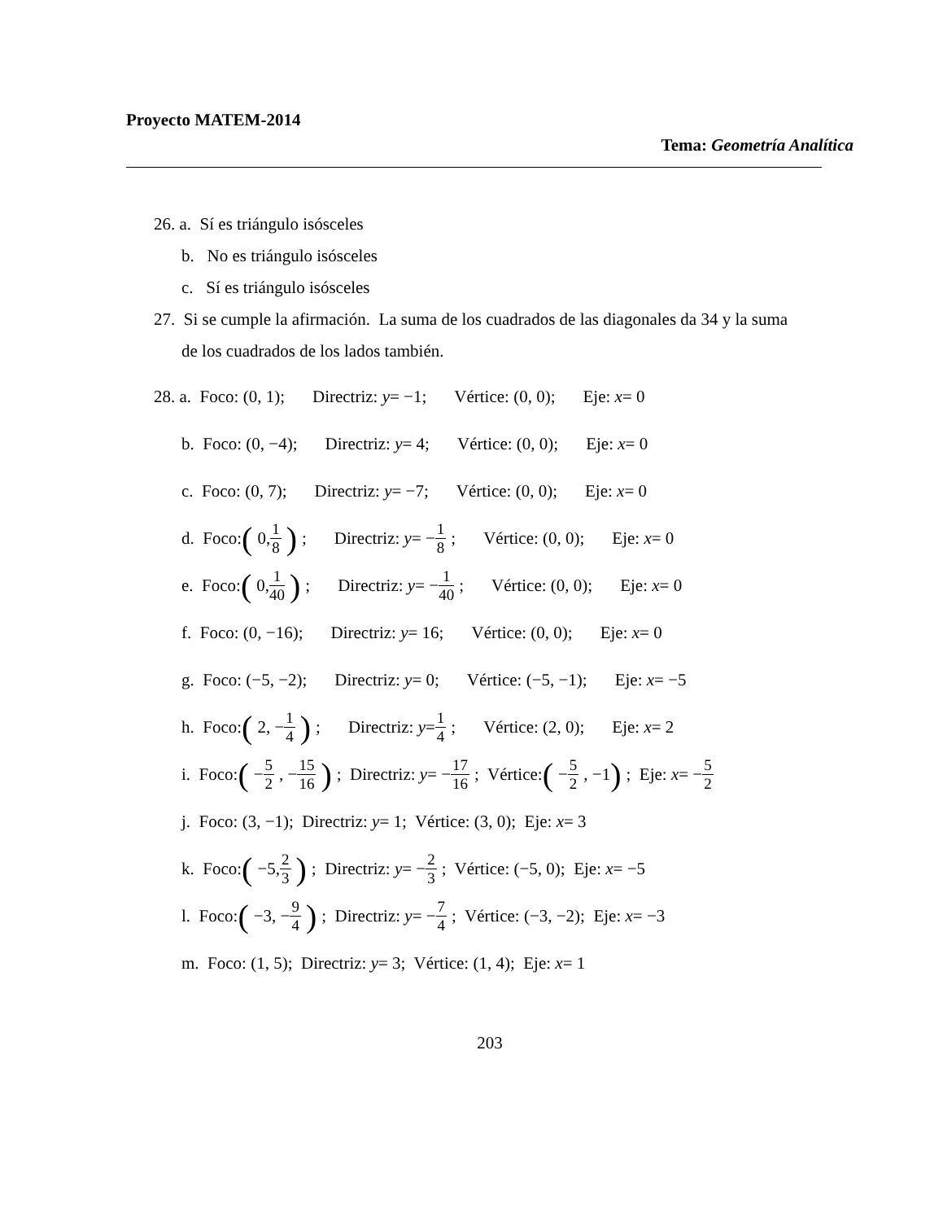Proyecto MATEM-2014
Tema: Geometría Analítica
26. a. Sí es triángulo isósceles
b. No es triángulo isósceles
c. Sí es triángulo isósceles
27. Si se cumple la afirmación. La suma de los cuadrados de las diagonales da 34 y la suma
de los cuadrados de los lados también.
28. a. Foco: (0, 1); Directriz: y = −1; Vértice: (0, 0); Eje: x = 0
b. Foco: (0, −4); Directriz: y = 4; Vértice: (0, 0); Eje: x = 0
c. Foco: (0, 7); Directriz: y = −7; Vértice: (0, 0); Eje: x = 0
d. Foco: (0, 1 8); Directriz: y = − 1 8; Vértice: (0, 0); Eje: x = 0
e. Foco: (0, 1 40); Directriz: y = − 1 40; Vértice: (0, 0); Eje: x = 0
f. Foco: (0, −16); Directriz: y = 16; Vértice: (0, 0); Eje: x = 0
g. Foco: (−5, −2); Directriz: y = 0; Vértice: (−5, −1); Eje: x = −5
h. Foco: (2, − 1 4); Directriz: y = 1 4; Vértice: (2, 0); Eje: x = 2
i. Foco: (− 5 2, − 15 16); Directriz: y = − 17 16; Vértice: (− 5 2, −1); Eje: x = − 5 2
j. Foco: (3, −1); Directriz: y = 1; Vértice: (3, 0); Eje: x = 3
k. Foco: (−5, 2 3); Directriz: y = − 2 3; Vértice: (−5, 0); Eje: x = −5
l. Foco: (−3, − 9 4); Directriz: y = − 7 4; Vértice: (−3, −2); Eje: x = −3
m. Foco: (1, 5); Directriz: y = 3; Vértice: (1, 4); Eje: x = 1
203